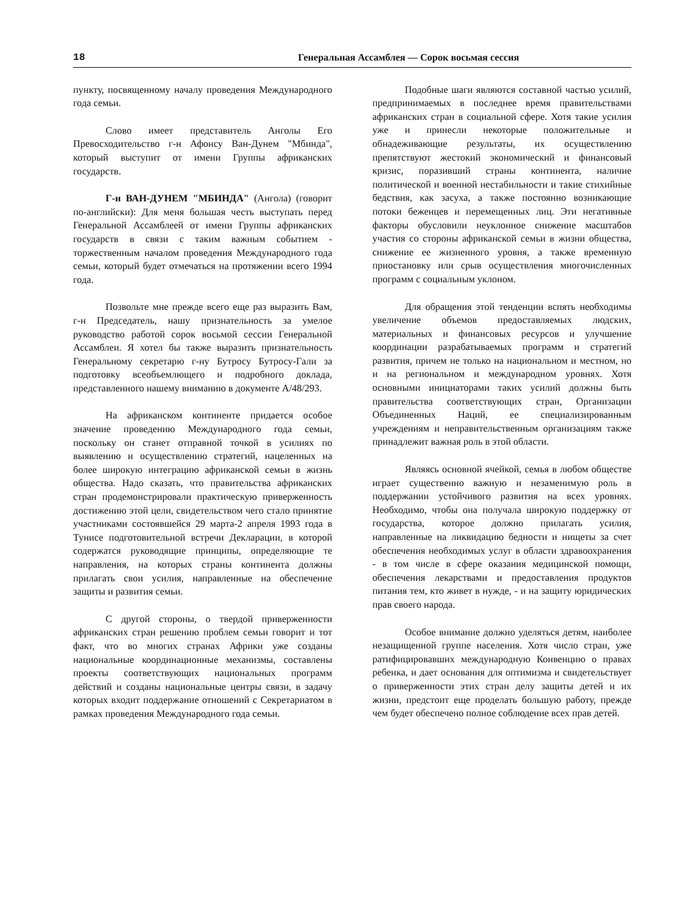18 Генеральная Ассамблея — Сорок восьмая сессия
пункту, посвященному началу проведения Международного года семьи.
Слово имеет представитель Анголы Его Превосходительство г-н Афонсу Ван-Дунем "Мбинда", который выступит от имени Группы африканских государств.
Г-н ВАН-ДУНЕМ "МБИНДА" (Ангола) (говорит по-английски): Для меня большая честь выступать перед Генеральной Ассамблеей от имени Группы африканских государств в связи с таким важным событием - торжественным началом проведения Международного года семьи, который будет отмечаться на протяжении всего 1994 года.
Позвольте мне прежде всего еще раз выразить Вам, г-н Председатель, нашу признательность за умелое руководство работой сорок восьмой сессии Генеральной Ассамблеи. Я хотел бы также выразить признательность Генеральному секретарю г-ну Бутросу Бутросу-Гали за подготовку всеобъемлющего и подробного доклада, представленного нашему вниманию в документе A/48/293.
На африканском континенте придается особое значение проведению Международного года семьи, поскольку он станет отправной точкой в усилиях по выявлению и осуществлению стратегий, нацеленных на более широкую интеграцию африканской семьи в жизнь общества. Надо сказать, что правительства африканских стран продемонстрировали практическую приверженность достижению этой цели, свидетельством чего стало принятие участниками состоявшейся 29 марта-2 апреля 1993 года в Тунисе подготовительной встречи Декларации, в которой содержатся руководящие принципы, определяющие те направления, на которых страны континента должны прилагать свои усилия, направленные на обеспечение защиты и развития семьи.
С другой стороны, о твердой приверженности африканских стран решению проблем семьи говорит и тот факт, что во многих странах Африки уже созданы национальные координационные механизмы, составлены проекты соответствующих национальных программ действий и созданы национальные центры связи, в задачу которых входит поддержание отношений с Секретариатом в рамках проведения Международного года семьи.
Подобные шаги являются составной частью усилий, предпринимаемых в последнее время правительствами африканских стран в социальной сфере. Хотя такие усилия уже и принесли некоторые положительные и обнадеживающие результаты, их осуществлению препятствуют жестокий экономический и финансовый кризис, поразивший страны континента, наличие политической и военной нестабильности и такие стихийные бедствия, как засуха, а также постоянно возникающие потоки беженцев и перемещенных лиц. Эти негативные факторы обусловили неуклонное снижение масштабов участия со стороны африканской семьи в жизни общества, снижение ее жизненного уровня, а также временную приостановку или срыв осуществления многочисленных программ с социальным уклоном.
Для обращения этой тенденции вспять необходимы увеличение объемов предоставляемых людских, материальных и финансовых ресурсов и улучшение координации разрабатываемых программ и стратегий развития, причем не только на национальном и местном, но и на региональном и международном уровнях. Хотя основными инициаторами таких усилий должны быть правительства соответствующих стран, Организации Объединенных Наций, ее специализированным учреждениям и неправительственным организациям также принадлежит важная роль в этой области.
Являясь основной ячейкой, семья в любом обществе играет существенно важную и незаменимую роль в поддержании устойчивого развития на всех уровнях. Необходимо, чтобы она получала широкую поддержку от государства, которое должно прилагать усилия, направленные на ликвидацию бедности и нищеты за счет обеспечения необходимых услуг в области здравоохранения - в том числе в сфере оказания медицинской помощи, обеспечения лекарствами и предоставления продуктов питания тем, кто живет в нужде, - и на защиту юридических прав своего народа.
Особое внимание должно уделяться детям, наиболее незащищенной группе населения. Хотя число стран, уже ратифицировавших международную Конвенцию о правах ребенка, и дает основания для оптимизма и свидетельствует о приверженности этих стран делу защиты детей и их жизни, предстоит еще проделать большую работу, прежде чем будет обеспечено полное соблюдение всех прав детей.